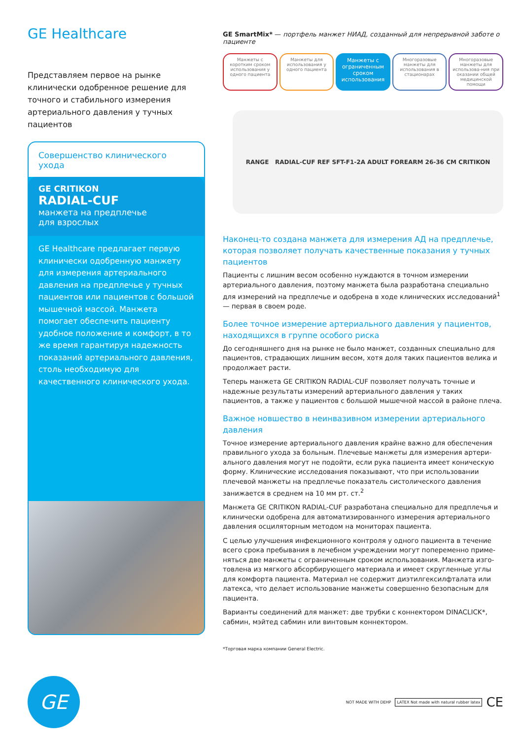GE Healthcare
Представляем первое на рынке клинически одобренное решение для точного и стабильного измерения артериального давления у тучных пациентов
Совершенство клинического ухода
GE CRITIKON
RADIAL-CUF
манжета на предплечье
для взрослых
GE Healthcare предлагает первую клинически одобренную манжету для измерения артериального давления на предплечье у тучных пациентов или пациентов с большой мышечной массой. Манжета помогает обеспечить пациенту удобное положение и комфорт, в то же время гарантируя надежность показаний артериального давления, столь необходимую для качественного клинического ухода.
GE SmartMix* — портфель манжет НИАД, созданный для непрерывной заботе о пациенте
Манжеты с коротким сроком использования у одного пациента
Манжеты для использования у одного пациента
Манжеты с ограниченным сроком использования
Многоразовые манжеты для использования в стационарах
Многоразовые манжеты для использова-ния при оказании общей медицинской помощи
RANGE RADIAL-CUF REF SFT-F1-2A ADULT FOREARM 26-36 CM CRITIKON
Наконец-то создана манжета для измерения АД на предплечье, которая позволяет получать качественные показания у тучных пациентов
Пациенты с лишним весом особенно нуждаются в точном измерении артериального давления, поэтому манжета была разработана специально для измерений на предплечье и одобрена в ходе клинических исследований<sup>1</sup> — первая в своем роде.
Более точное измерение артериального давления у пациентов, находящихся в группе особого риска
До сегодняшнего дня на рынке не было манжет, созданных специально для пациентов, страдающих лишним весом, хотя доля таких пациентов велика и продолжает расти.
Теперь манжета GE CRITIKON RADIAL-CUF позволяет получать точные и надежные результаты измерений артериального давления у таких пациентов, а также у пациентов с большой мышечной массой в районе плеча.
Важное новшество в неинвазивном измерении артериального давления
Точное измерение артериального давления крайне важно для обеспечения правильного ухода за больным. Плечевые манжеты для измерения артери-ального давления могут не подойти, если рука пациента имеет коническую форму. Клинические исследования показывают, что при использовании плечевой манжеты на предплечье показатель систолического давления занижается в среднем на 10 мм рт. ст.<sup>2</sup>
Манжета GE CRITIKON RADIAL-CUF разработана специально для предплечья и клинически одобрена для автоматизированного измерения артериального давления осциляторным методом на мониторах пациента.
С целью улучшения инфекционного контроля у одного пациента в течение всего срока пребывания в лечебном учреждении могут попеременно приме-няться две манжеты с ограниченным сроком использования. Манжета изго-товлена из мягкого абсорбирующего материала и имеет скругленные углы для комфорта пациента. Материал не содержит диэтилгексилфталата или латекса, что делает использование манжеты совершенно безопасным для пациента.
Варианты соединений для манжет: две трубки с коннектором DINACLICK*, сабмин, мэйтед сабмин или винтовым коннектором.
*Торговая марка компании General Electric.
GE
NOT MADE WITH DEHP LATEX Not made with natural rubber latex CE